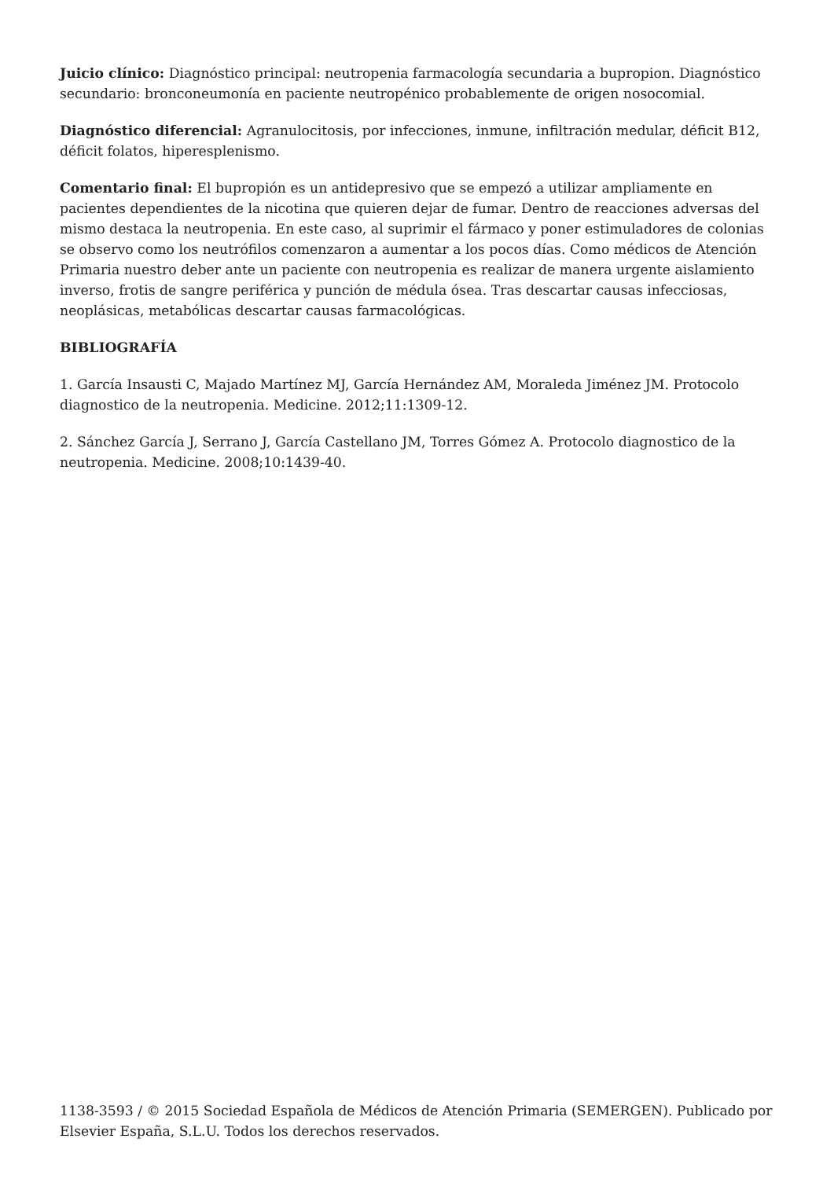Juicio clínico: Diagnóstico principal: neutropenia farmacología secundaria a bupropion. Diagnóstico secundario: bronconeumonía en paciente neutropénico probablemente de origen nosocomial.
Diagnóstico diferencial: Agranulocitosis, por infecciones, inmune, infiltración medular, déficit B12, déficit folatos, hiperesplenismo.
Comentario final: El bupropión es un antidepresivo que se empezó a utilizar ampliamente en pacientes dependientes de la nicotina que quieren dejar de fumar. Dentro de reacciones adversas del mismo destaca la neutropenia. En este caso, al suprimir el fármaco y poner estimuladores de colonias se observo como los neutrófilos comenzaron a aumentar a los pocos días. Como médicos de Atención Primaria nuestro deber ante un paciente con neutropenia es realizar de manera urgente aislamiento inverso, frotis de sangre periférica y punción de médula ósea. Tras descartar causas infecciosas, neoplásicas, metabólicas descartar causas farmacológicas.
BIBLIOGRAFÍA
1. García Insausti C, Majado Martínez MJ, García Hernández AM, Moraleda Jiménez JM. Protocolo diagnostico de la neutropenia. Medicine. 2012;11:1309-12.
2. Sánchez García J, Serrano J, García Castellano JM, Torres Gómez A. Protocolo diagnostico de la neutropenia. Medicine. 2008;10:1439-40.
1138-3593 / © 2015 Sociedad Española de Médicos de Atención Primaria (SEMERGEN). Publicado por Elsevier España, S.L.U. Todos los derechos reservados.